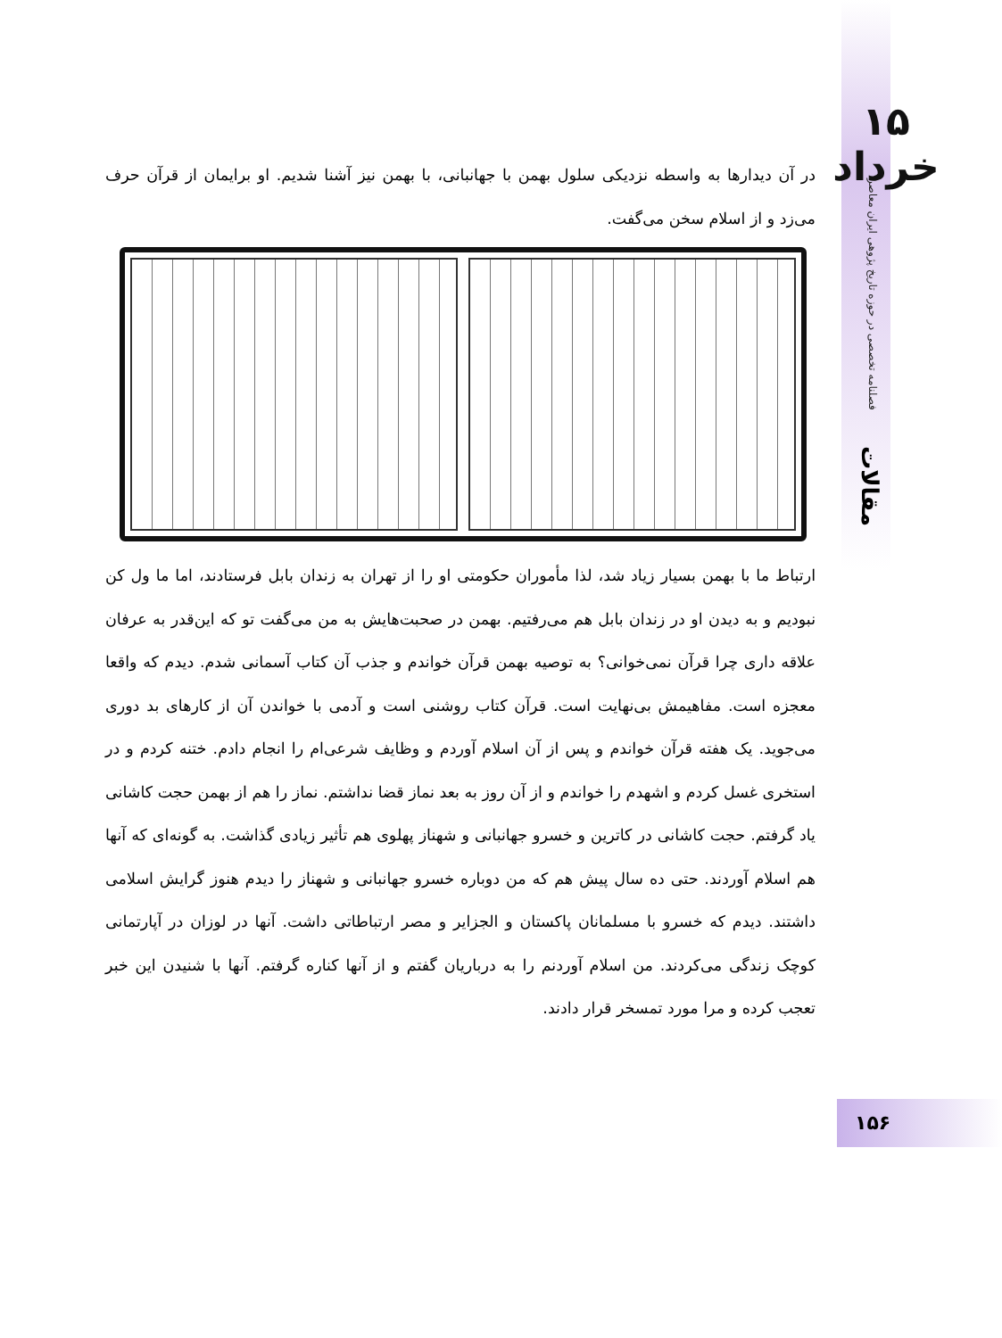۱۵ خرداد
فصلنامه تخصصی در حوزه تاریخ پژوهی ایران معاصر
مقالات
۱۵۶
در آن دیدارها به واسطه نزدیکی سلول بهمن با جهانبانی، با بهمن نیز آشنا شدیم. او برایمان از قرآن حرف می‌زد و از اسلام سخن می‌گفت.
ارتباط ما با بهمن بسیار زیاد شد، لذا مأموران حکومتی او را از تهران به زندان بابل فرستادند، اما ما ول کن نبودیم و به دیدن او در زندان بابل هم می‌رفتیم. بهمن در صحبت‌هایش به من می‌گفت تو که این‌قدر به عرفان علاقه داری چرا قرآن نمی‌خوانی؟ به توصیه بهمن قرآن خواندم و جذب آن کتاب آسمانی شدم. دیدم که واقعا معجزه است. مفاهیمش بی‌نهایت است. قرآن کتاب روشنی است و آدمی با خواندن آن از کارهای بد دوری می‌جوید. یک هفته قرآن خواندم و پس از آن اسلام آوردم و وظایف شرعی‌ام را انجام دادم. ختنه کردم و در استخری غسل کردم و اشهدم را خواندم و از آن روز به بعد نماز قضا نداشتم. نماز را هم از بهمن حجت کاشانی یاد گرفتم. حجت کاشانی در کاترین و خسرو جهانبانی و شهناز پهلوی هم تأثیر زیادی گذاشت. به گونه‌ای که آنها هم اسلام آوردند. حتی ده سال پیش هم که من دوباره خسرو جهانبانی و شهناز را دیدم هنوز گرایش اسلامی داشتند. دیدم که خسرو با مسلمانان پاکستان و الجزایر و مصر ارتباطاتی داشت. آنها در لوزان در آپارتمانی کوچک زندگی می‌کردند. من اسلام آوردنم را به درباریان گفتم و از آنها کناره گرفتم. آنها با شنیدن این خبر تعجب کرده و مرا مورد تمسخر قرار دادند.